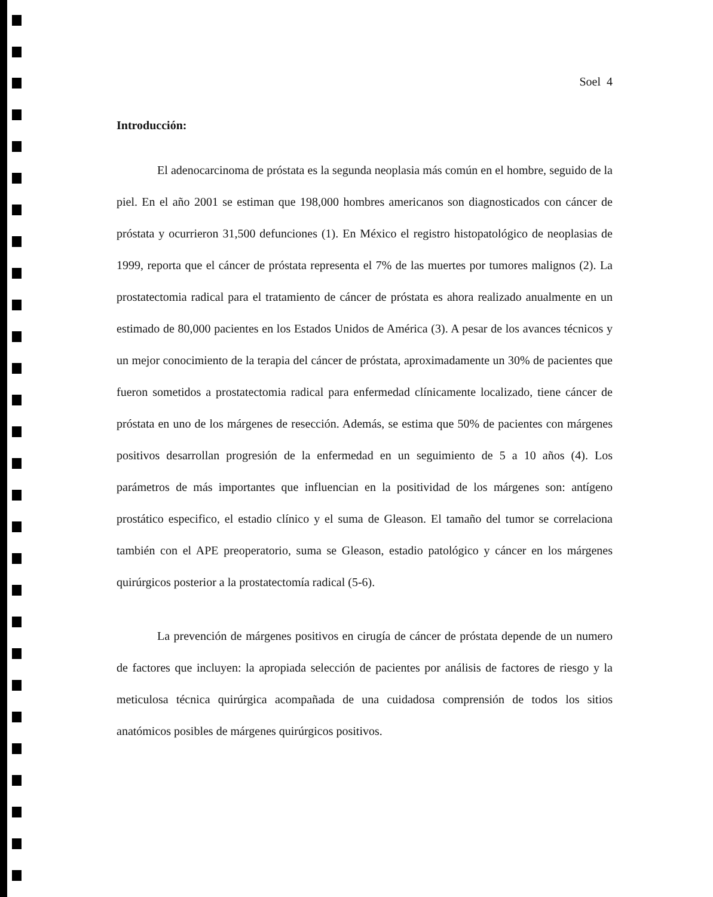Soel 4
Introducción:
El adenocarcinoma de próstata es la segunda neoplasia más común en el hombre, seguido de la piel. En el año 2001 se estiman que 198,000 hombres americanos son diagnosticados con cáncer de próstata y ocurrieron 31,500 defunciones (1). En México el registro histopatológico de neoplasias de 1999, reporta que el cáncer de próstata representa el 7% de las muertes por tumores malignos (2). La prostatectomia radical para el tratamiento de cáncer de próstata es ahora realizado anualmente en un estimado de 80,000 pacientes en los Estados Unidos de América (3). A pesar de los avances técnicos y un mejor conocimiento de la terapia del cáncer de próstata, aproximadamente un 30% de pacientes que fueron sometidos a prostatectomia radical para enfermedad clínicamente localizado, tiene cáncer de próstata en uno de los márgenes de resección. Además, se estima que 50% de pacientes con márgenes positivos desarrollan progresión de la enfermedad en un seguimiento de 5 a 10 años (4). Los parámetros de más importantes que influencian en la positividad de los márgenes son: antígeno prostático especifico, el estadio clínico y el suma de Gleason. El tamaño del tumor se correlaciona también con el APE preoperatorio, suma se Gleason, estadio patológico y cáncer en los márgenes quirúrgicos posterior a la prostatectomía radical (5-6).
La prevención de márgenes positivos en cirugía de cáncer de próstata depende de un numero de factores que incluyen: la apropiada selección de pacientes por análisis de factores de riesgo y la meticulosa técnica quirúrgica acompañada de una cuidadosa comprensión de todos los sitios anatómicos posibles de márgenes quirúrgicos positivos.